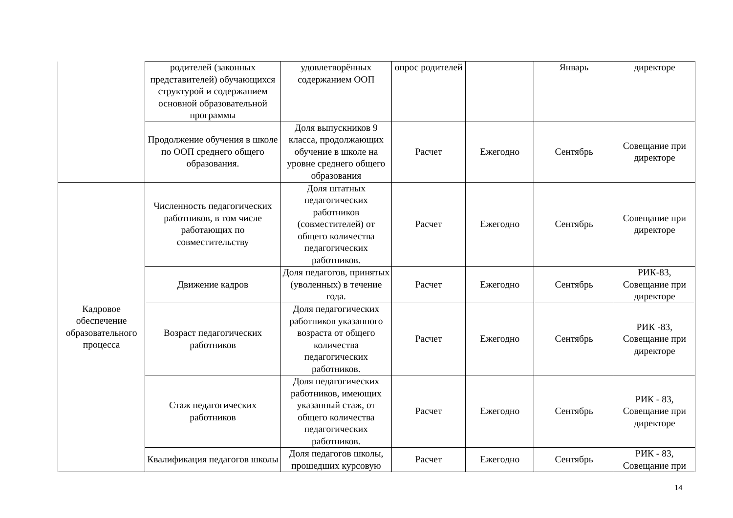| | родителей (законных представителей) обучающихся структурой и содержанием основной образовательной программы | удовлетворённых содержанием ООП | опрос родителей | | Январь | директоре |
| | Продолжение обучения в школе по ООП среднего общего образования. | Доля выпускников 9 класса, продолжающих обучение в школе на уровне среднего общего образования | Расчет | Ежегодно | Сентябрь | Совещание при директоре |
| Кадровое обеспечение образовательного процесса | Численность педагогических работников, в том числе работающих по совместительству | Доля штатных педагогических работников (совместителей) от общего количества педагогических работников. | Расчет | Ежегодно | Сентябрь | Совещание при директоре |
| | Движение кадров | Доля педагогов, принятых (уволенных) в течение года. | Расчет | Ежегодно | Сентябрь | РИК-83, Совещание при директоре |
| | Возраст педагогических работников | Доля педагогических работников указанного возраста от общего количества педагогических работников. | Расчет | Ежегодно | Сентябрь | РИК -83, Совещание при директоре |
| | Стаж педагогических работников | Доля педагогических работников, имеющих указанный стаж, от общего количества педагогических работников. | Расчет | Ежегодно | Сентябрь | РИК - 83, Совещание при директоре |
| | Квалификация педагогов школы | Доля педагогов школы, прошедших курсовую | Расчет | Ежегодно | Сентябрь | РИК - 83, Совещание при |
14